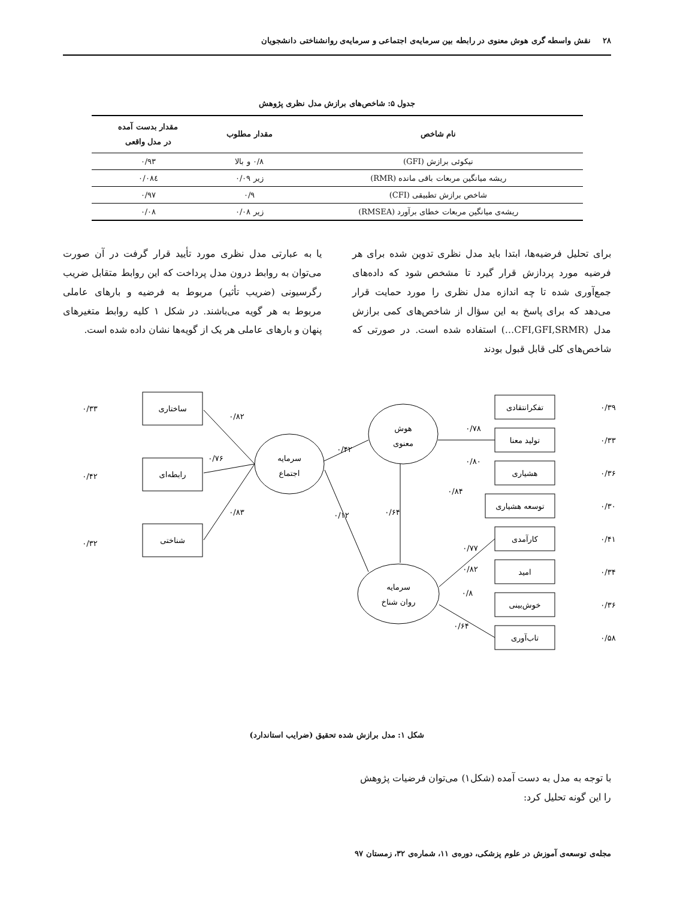۲۸ نقش واسطه گری هوش معنوی در رابطه بین سرمایه‌ی اجتماعی و سرمایه‌ی روانشناختی دانشجویان
جدول ۵: شاخص‌های برازش مدل نظری پژوهش
| نام شاخص | مقدار مطلوب | مقدار بدست آمده در مدل واقعی |
| --- | --- | --- |
| نیکوئی برازش (GFI) | ۰/۸ و بالا | ۰/۹۳ |
| ریشه میانگین مربعات باقی مانده (RMR) | زیر ۰/۰۹ | ۰/۰۸٤ |
| شاخص برازش تطبیقی (CFI) | ۰/۹ | ۰/۹۷ |
| ریشه‌ی میانگین مربعات خطای برآورد (RMSEA) | زیر ۰/۰۸ | ۰/۰۸ |
برای تحلیل فرضیه‌ها، ابتدا باید مدل نظری تدوین شده برای هر فرضیه مورد پردازش قرار گیرد تا مشخص شود که داده‌های جمع‌آوری شده تا چه اندازه مدل نظری را مورد حمایت قرار می‌دهد که برای پاسخ به این سؤال از شاخص‌های کمی برازش مدل (CFI,GFI,SRMR…) استفاده شده است. در صورتی که شاخص‌های کلی قابل قبول بودند
یا به عبارتی مدل نظری مورد تأیید قرار گرفت در آن صورت می‌توان به روابط درون مدل پرداخت که این روابط متقابل ضریب رگرسیونی (ضریب تأثیر) مربوط به فرضیه و بارهای عاملی مربوط به هر گویه می‌باشند. در شکل ۱ کلیه روابط متغیرهای پنهان و بارهای عاملی هر یک از گویه‌ها نشان داده شده است.
ساختاری
رابطه‌ای
شناختی
سرمایه
اجتماع
هوش
معنوی
سرمایه
روان شناخ
تفکرانتقادی
تولید معنا
هشیاری
توسعه هشیاری
کارآمدی
امید
خوش‌بینی
تاب‌آوری
۰/۳۳
۰/۴۲
۰/۳۲
۰/۸۲
۰/۷۶
۰/۸۳
۰/۴۲
۰/۱۲
۰/۶۴
۰/۸۴
۰/۷۸
۰/۸۰
۰/۷۷
۰/۸۲
۰/۸
۰/۶۴
۰/۳۹
۰/۳۳
۰/۳۶
۰/۳۰
۰/۴۱
۰/۳۴
۰/۳۶
۰/۵۸
شکل ۱: مدل برازش شده تحقیق (ضرایب استاندارد)
با توجه به مدل به دست آمده (شکل۱) می‌توان فرضیات پژوهش را این گونه تحلیل کرد:
مجله‌ی توسعه‌ی آموزش در علوم پزشکی، دوره‌ی ۱۱، شماره‌ی ۳۲، زمستان ۹۷